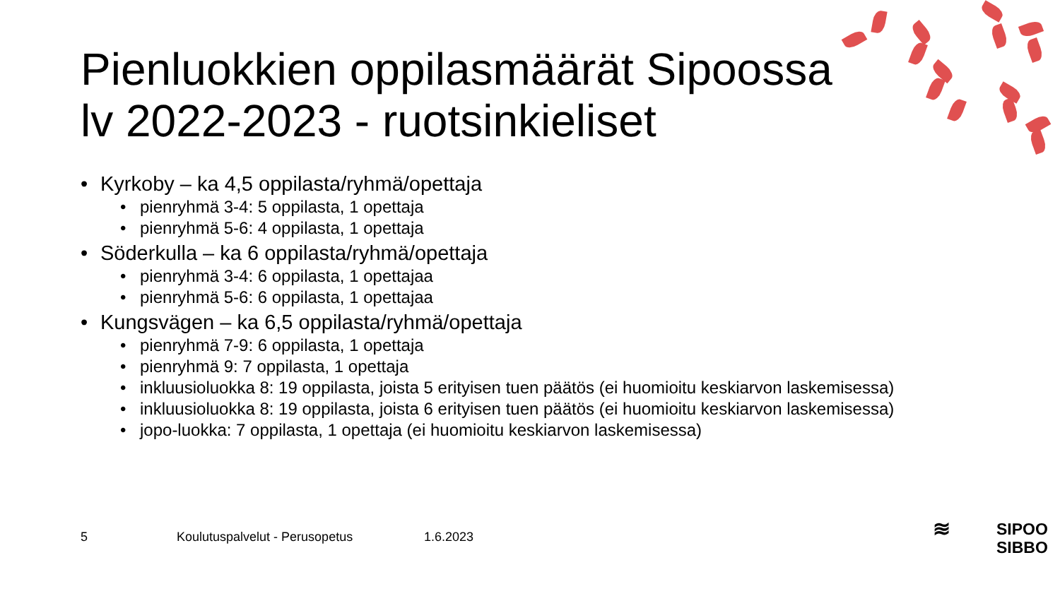Pienluokkien oppilasmäärät Sipoossa
lv 2022-2023 - ruotsinkieliset
• Kyrkoby – ka 4,5 oppilasta/ryhmä/opettaja
• pienryhmä 3-4: 5 oppilasta, 1 opettaja
• pienryhmä 5-6: 4 oppilasta, 1 opettaja
• Söderkulla – ka 6 oppilasta/ryhmä/opettaja
• pienryhmä 3-4: 6 oppilasta, 1 opettajaa
• pienryhmä 5-6: 6 oppilasta, 1 opettajaa
• Kungsvägen – ka 6,5 oppilasta/ryhmä/opettaja
• pienryhmä 7-9: 6 oppilasta, 1 opettaja
• pienryhmä 9: 7 oppilasta, 1 opettaja
• inkluusioluokka 8: 19 oppilasta, joista 5 erityisen tuen päätös (ei huomioitu keskiarvon laskemisessa)
• inkluusioluokka 8: 19 oppilasta, joista 6 erityisen tuen päätös (ei huomioitu keskiarvon laskemisessa)
• jopo-luokka: 7 oppilasta, 1 opettaja (ei huomioitu keskiarvon laskemisessa)
5 Koulutuspalvelut - Perusopetus 1.6.2023
≋ SIPOO
SIBBO